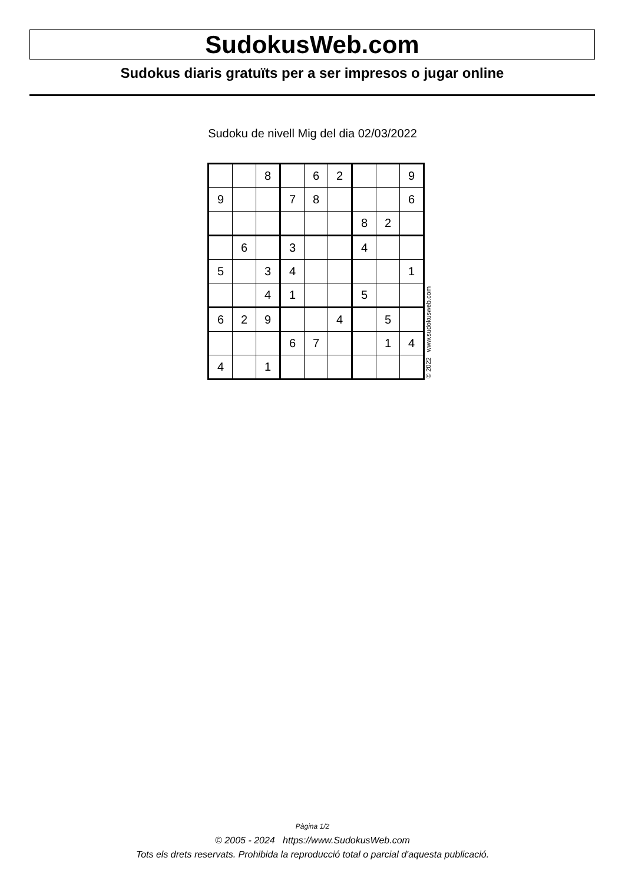SudokusWeb.com
Sudokus diaris gratuïts per a ser impresos o jugar online
Sudoku de nivell Mig del dia 02/03/2022
| | | 8 | | 6 | 2 | | | 9 |
| 9 | | | 7 | 8 | | | | 6 |
| | | | | | | 8 | 2 | |
| | 6 | | 3 | | | 4 | | |
| 5 | | 3 | 4 | | | | | 1 |
| | | 4 | 1 | | | 5 | | |
| 6 | 2 | 9 | | | 4 | | 5 | |
| | | | 6 | 7 | | | 1 | 4 |
| 4 | | 1 | | | | | | |
© 2022 www.sudokusweb.com
Pàgina 1/2
© 2005 - 2024 https://www.SudokusWeb.com
Tots els drets reservats. Prohibida la reproducció total o parcial d'aquesta publicació.